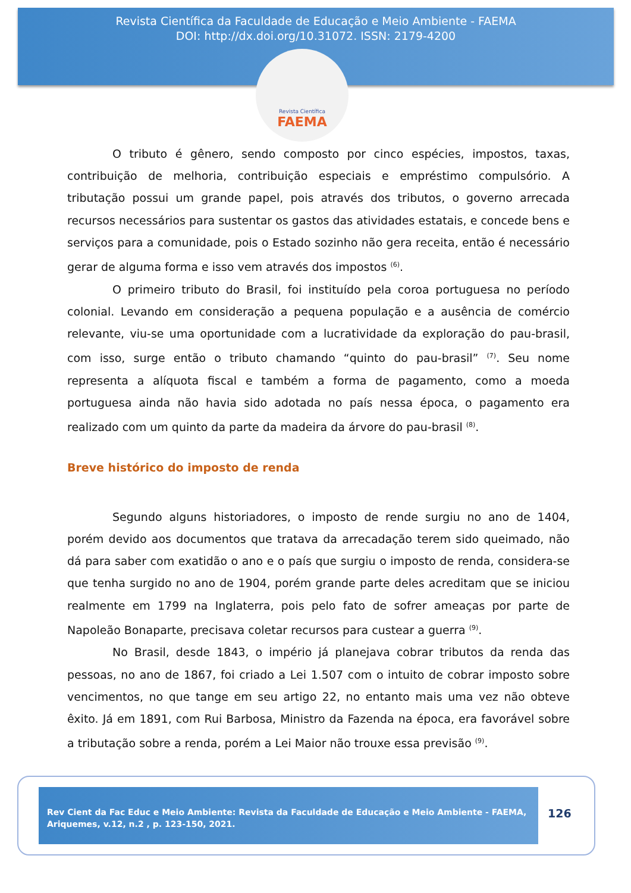Revista Científica da Faculdade de Educação e Meio Ambiente - FAEMA
DOI: http://dx.doi.org/10.31072. ISSN: 2179-4200
Revista Científica
FAEMA
O tributo é gênero, sendo composto por cinco espécies, impostos, taxas, contribuição de melhoria, contribuição especiais e empréstimo compulsório. A tributação possui um grande papel, pois através dos tributos, o governo arrecada recursos necessários para sustentar os gastos das atividades estatais, e concede bens e serviços para a comunidade, pois o Estado sozinho não gera receita, então é necessário gerar de alguma forma e isso vem através dos impostos <sup>(6)</sup>.
O primeiro tributo do Brasil, foi instituído pela coroa portuguesa no período colonial. Levando em consideração a pequena população e a ausência de comércio relevante, viu-se uma oportunidade com a lucratividade da exploração do pau-brasil, com isso, surge então o tributo chamando “quinto do pau-brasil” <sup>(7)</sup>. Seu nome representa a alíquota fiscal e também a forma de pagamento, como a moeda portuguesa ainda não havia sido adotada no país nessa época, o pagamento era realizado com um quinto da parte da madeira da árvore do pau-brasil <sup>(8)</sup>.
Breve histórico do imposto de renda
Segundo alguns historiadores, o imposto de rende surgiu no ano de 1404, porém devido aos documentos que tratava da arrecadação terem sido queimado, não dá para saber com exatidão o ano e o país que surgiu o imposto de renda, considera-se que tenha surgido no ano de 1904, porém grande parte deles acreditam que se iniciou realmente em 1799 na Inglaterra, pois pelo fato de sofrer ameaças por parte de Napoleão Bonaparte, precisava coletar recursos para custear a guerra <sup>(9)</sup>.
No Brasil, desde 1843, o império já planejava cobrar tributos da renda das pessoas, no ano de 1867, foi criado a Lei 1.507 com o intuito de cobrar imposto sobre vencimentos, no que tange em seu artigo 22, no entanto mais uma vez não obteve êxito. Já em 1891, com Rui Barbosa, Ministro da Fazenda na época, era favorável sobre a tributação sobre a renda, porém a Lei Maior não trouxe essa previsão <sup>(9)</sup>.
Rev Cient da Fac Educ e Meio Ambiente: Revista da Faculdade de Educação e Meio Ambiente - FAEMA, Ariquemes, v.12, n.2 , p. 123-150, 2021.
126